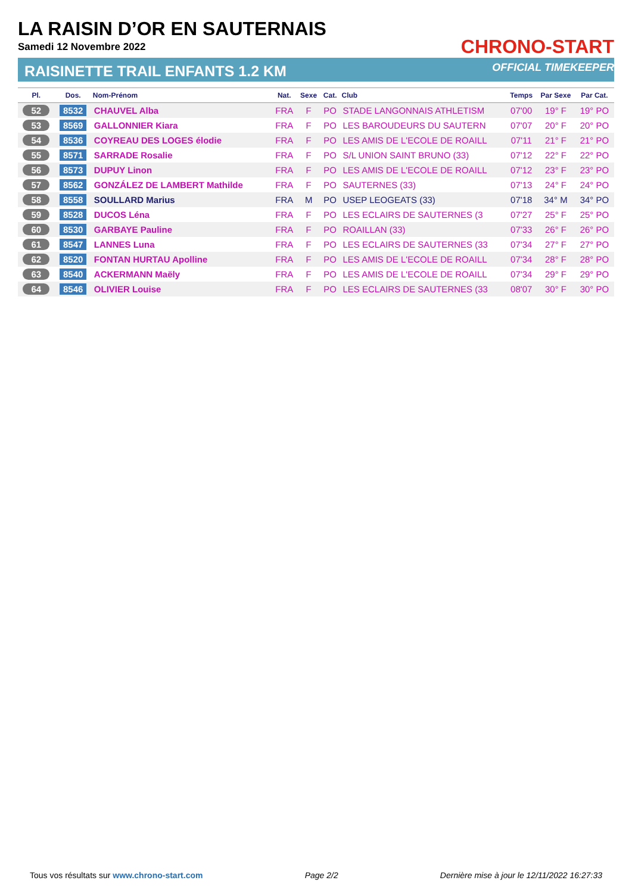LA RAISIN D’OR EN SAUTERNAIS
Samedi 12 Novembre 2022
RAISINETTE TRAIL ENFANTS 1.2 KM
CHRONO-START
OFFICIAL TIMEKEEPER
| Pl. | Dos. | Nom-Prénom | Nat. | Sexe | Cat. | Club | Temps | Par Sexe | Par Cat. |
| --- | --- | --- | --- | --- | --- | --- | --- | --- | --- |
| 52 | 8532 | CHAUVEL Alba | FRA | F | PO | STADE LANGONNAIS ATHLETISM | 07'00 | 19° F | 19° PO |
| 53 | 8569 | GALLONNIER Kiara | FRA | F | PO | LES BAROUDEURS DU SAUTERN | 07'07 | 20° F | 20° PO |
| 54 | 8536 | COYREAU DES LOGES élodie | FRA | F | PO | LES AMIS DE L'ECOLE DE ROAILL | 07'11 | 21° F | 21° PO |
| 55 | 8571 | SARRADE Rosalie | FRA | F | PO | S/L UNION SAINT BRUNO (33) | 07'12 | 22° F | 22° PO |
| 56 | 8573 | DUPUY Linon | FRA | F | PO | LES AMIS DE L'ECOLE DE ROAILL | 07'12 | 23° F | 23° PO |
| 57 | 8562 | GONZÁLEZ DE LAMBERT Mathilde | FRA | F | PO | SAUTERNES (33) | 07'13 | 24° F | 24° PO |
| 58 | 8558 | SOULLARD Marius | FRA | M | PO | USEP LEOGEATS (33) | 07'18 | 34° M | 34° PO |
| 59 | 8528 | DUCOS Léna | FRA | F | PO | LES ECLAIRS DE SAUTERNES (3 | 07'27 | 25° F | 25° PO |
| 60 | 8530 | GARBAYE Pauline | FRA | F | PO | ROAILLAN (33) | 07'33 | 26° F | 26° PO |
| 61 | 8547 | LANNES Luna | FRA | F | PO | LES ECLAIRS DE SAUTERNES (33 | 07'34 | 27° F | 27° PO |
| 62 | 8520 | FONTAN HURTAU Apolline | FRA | F | PO | LES AMIS DE L'ECOLE DE ROAILL | 07'34 | 28° F | 28° PO |
| 63 | 8540 | ACKERMANN Maëly | FRA | F | PO | LES AMIS DE L'ECOLE DE ROAILL | 07'34 | 29° F | 29° PO |
| 64 | 8546 | OLIVIER Louise | FRA | F | PO | LES ECLAIRS DE SAUTERNES (33 | 08'07 | 30° F | 30° PO |
Tous vos résultats sur www.chrono-start.com Page 2/2 Dernière mise à jour le 12/11/2022 16:27:33